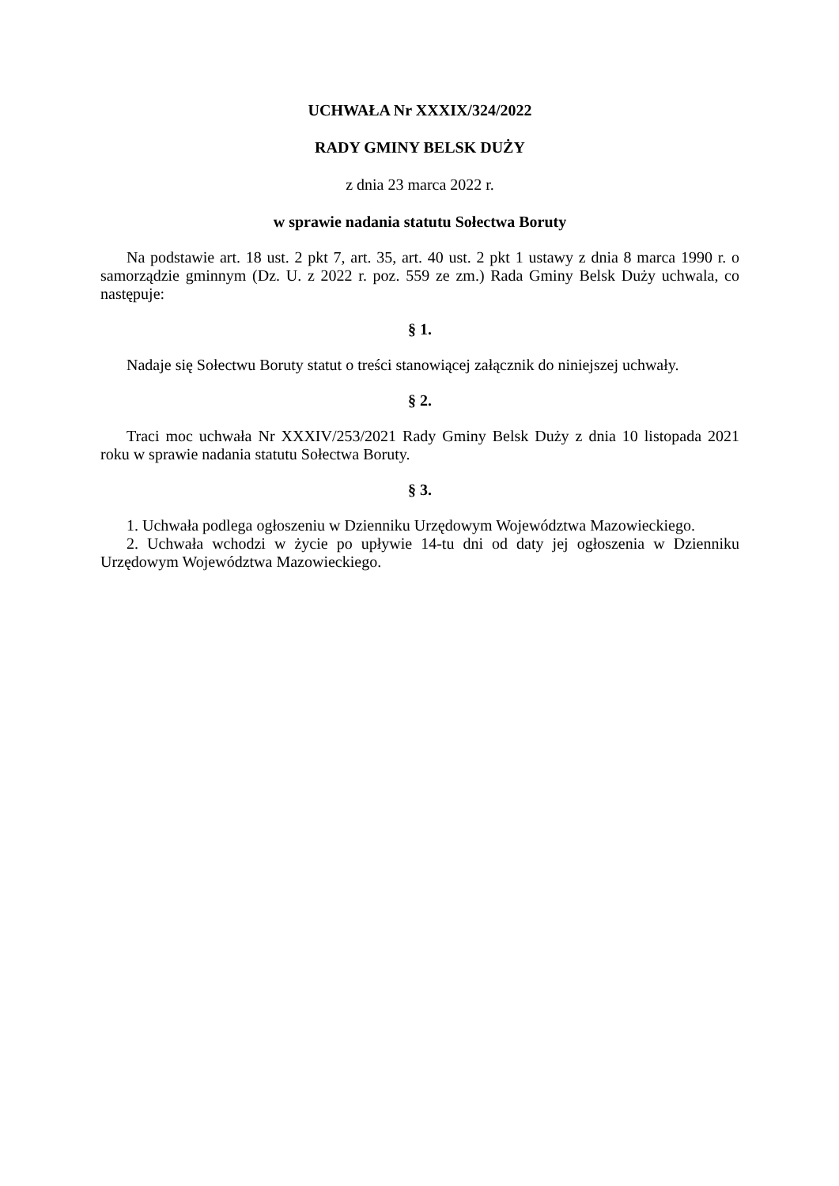UCHWAŁA Nr XXXIX/324/2022
RADY GMINY BELSK DUŻY
z dnia 23 marca 2022 r.
w sprawie nadania statutu Sołectwa Boruty
Na podstawie art. 18 ust. 2 pkt 7, art. 35, art. 40 ust. 2 pkt 1 ustawy z dnia 8 marca 1990 r. o samorządzie gminnym (Dz. U. z 2022 r. poz. 559 ze zm.) Rada Gminy Belsk Duży uchwala, co następuje:
§ 1.
Nadaje się Sołectwu Boruty statut o treści stanowiącej załącznik do niniejszej uchwały.
§ 2.
Traci moc uchwała Nr XXXIV/253/2021 Rady Gminy Belsk Duży z dnia 10 listopada 2021 roku w sprawie nadania statutu Sołectwa Boruty.
§ 3.
1. Uchwała podlega ogłoszeniu w Dzienniku Urzędowym Województwa Mazowieckiego.
2. Uchwała wchodzi w życie po upływie 14-tu dni od daty jej ogłoszenia w Dzienniku Urzędowym Województwa Mazowieckiego.